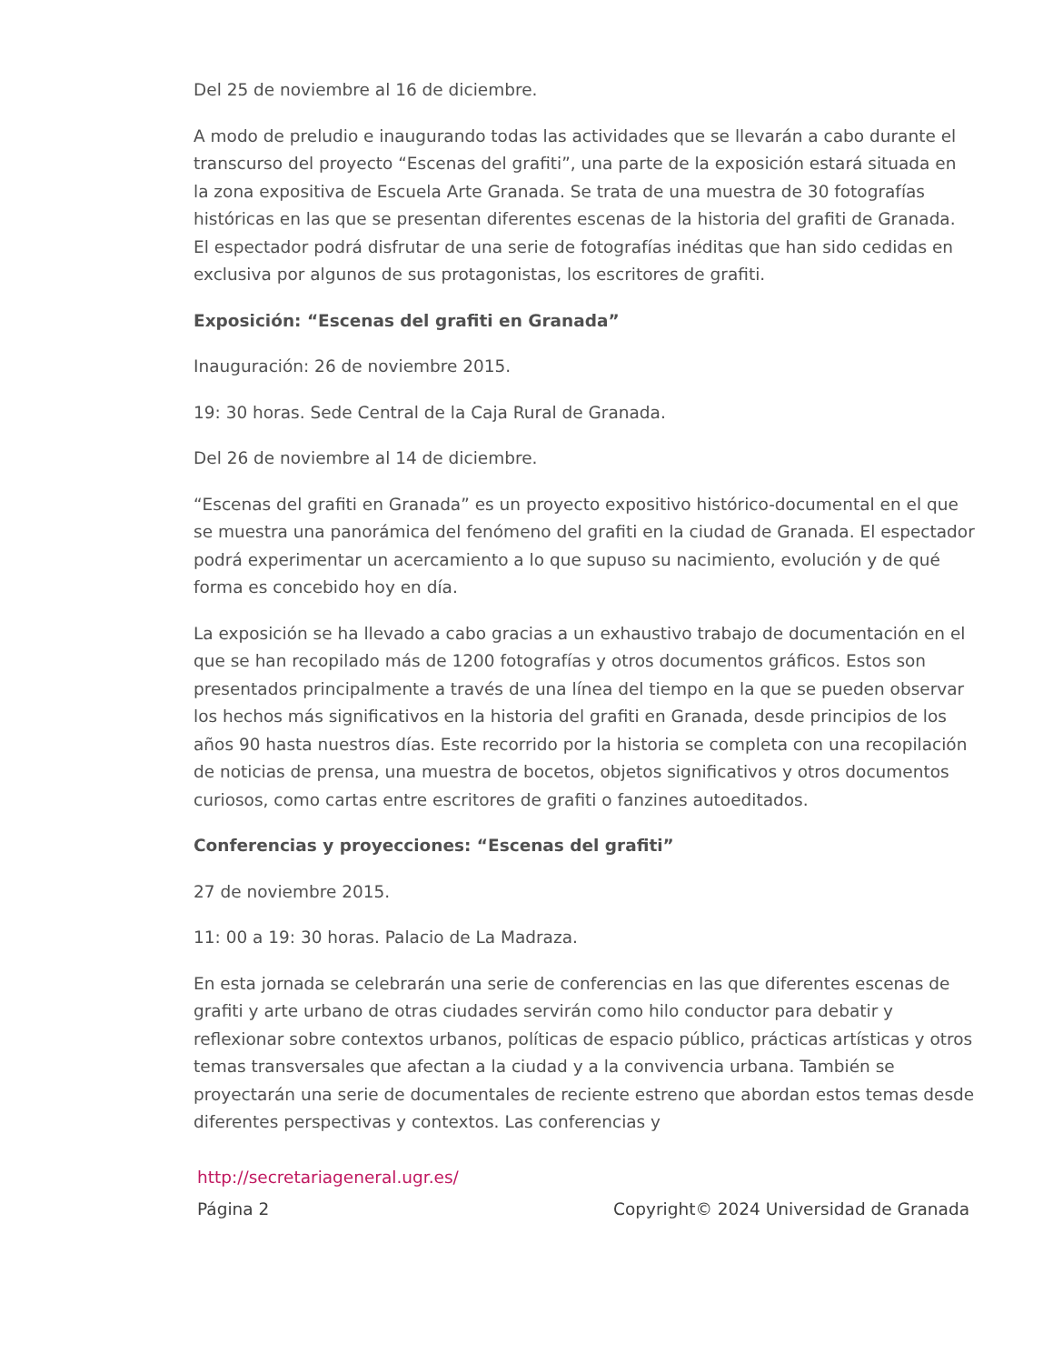Del 25 de noviembre al 16 de diciembre.
A modo de preludio e inaugurando todas las actividades que se llevarán a cabo durante el transcurso del proyecto “Escenas del grafiti”, una parte de la exposición estará situada en la zona expositiva de Escuela Arte Granada. Se trata de una muestra de 30 fotografías históricas en las que se presentan diferentes escenas de la historia del grafiti de Granada. El espectador podrá disfrutar de una serie de fotografías inéditas que han sido cedidas en exclusiva por algunos de sus protagonistas, los escritores de grafiti.
Exposición: “Escenas del grafiti en Granada”
Inauguración: 26 de noviembre 2015.
19: 30 horas. Sede Central de la Caja Rural de Granada.
Del 26 de noviembre al 14 de diciembre.
“Escenas del grafiti en Granada” es un proyecto expositivo histórico-documental en el que se muestra una panorámica del fenómeno del grafiti en la ciudad de Granada. El espectador podrá experimentar un acercamiento a lo que supuso su nacimiento, evolución y de qué forma es concebido hoy en día.
La exposición se ha llevado a cabo gracias a un exhaustivo trabajo de documentación en el que se han recopilado más de 1200 fotografías y otros documentos gráficos. Estos son presentados principalmente a través de una línea del tiempo en la que se pueden observar los hechos más significativos en la historia del grafiti en Granada, desde principios de los años 90 hasta nuestros días. Este recorrido por la historia se completa con una recopilación de noticias de prensa, una muestra de bocetos, objetos significativos y otros documentos curiosos, como cartas entre escritores de grafiti o fanzines autoeditados.
Conferencias y proyecciones: “Escenas del grafiti”
27 de noviembre 2015.
11: 00 a 19: 30 horas. Palacio de La Madraza.
En esta jornada se celebrarán una serie de conferencias en las que diferentes escenas de grafiti y arte urbano de otras ciudades servirán como hilo conductor para debatir y reflexionar sobre contextos urbanos, políticas de espacio público, prácticas artísticas y otros temas transversales que afectan a la ciudad y a la convivencia urbana. También se proyectarán una serie de documentales de reciente estreno que abordan estos temas desde diferentes perspectivas y contextos. Las conferencias y
http://secretariageneral.ugr.es/
Página 2 Copyright© 2024 Universidad de Granada